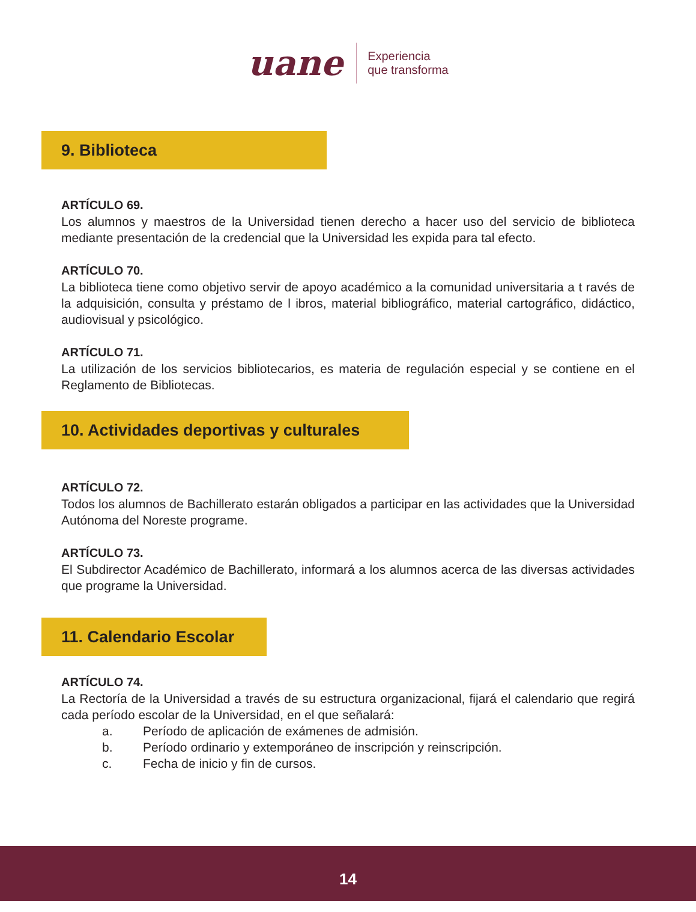uane
Experiencia
que transforma
9. Biblioteca
ARTÍCULO 69.
Los alumnos y maestros de la Universidad tienen derecho a hacer uso del servicio de biblioteca mediante presentación de la credencial que la Universidad les expida para tal efecto.
ARTÍCULO 70.
La biblioteca tiene como objetivo servir de apoyo académico a la comunidad universitaria a t ravés de la adquisición, consulta y préstamo de l ibros, material bibliográfico, material cartográfico, didáctico, audiovisual y psicológico.
ARTÍCULO 71.
La utilización de los servicios bibliotecarios, es materia de regulación especial y se contiene en el Reglamento de Bibliotecas.
10. Actividades deportivas y culturales
ARTÍCULO 72.
Todos los alumnos de Bachillerato estarán obligados a participar en las actividades que la Universidad Autónoma del Noreste programe.
ARTÍCULO 73.
El Subdirector Académico de Bachillerato, informará a los alumnos acerca de las diversas actividades que programe la Universidad.
11. Calendario Escolar
ARTÍCULO 74.
La Rectoría de la Universidad a través de su estructura organizacional, fijará el calendario que regirá cada período escolar de la Universidad, en el que señalará:
a. Período de aplicación de exámenes de admisión.
b. Período ordinario y extemporáneo de inscripción y reinscripción.
c. Fecha de inicio y fin de cursos.
14